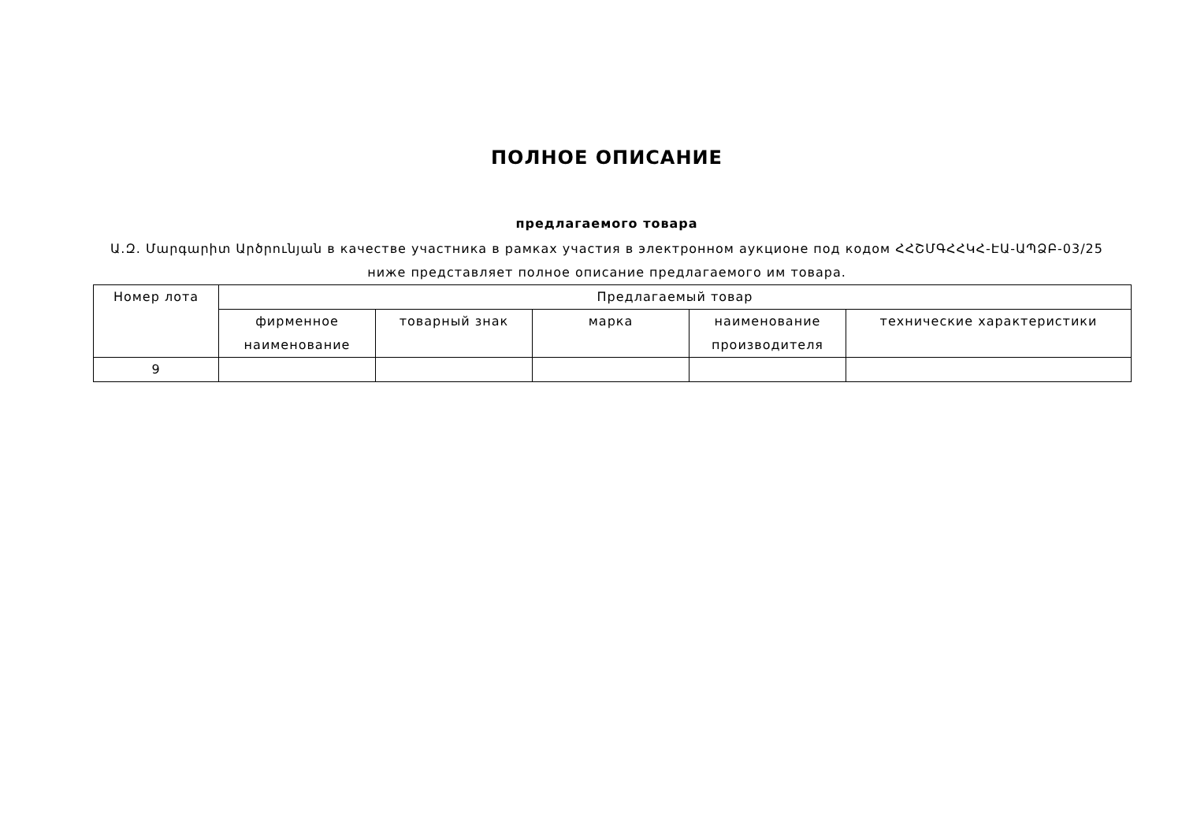ПОЛНОЕ ОПИСАНИЕ
предлагаемого товара
Ա.Զ. Մարգարիտ Արծրունյան в качестве участника в рамках участия в электронном аукционе под кодом ՀՀՇՄԳՀՀԿՀ-ԷԱ-ԱՊՁԲ-03/25 ниже представляет полное описание предлагаемого им товара.
| Номер лота | Предлагаемый товар | | | | |
| --- | --- | --- | --- | --- | --- |
| | фирменное наименование | товарный знак | марка | наименование производителя | технические характеристики |
| 9 | | | | | |